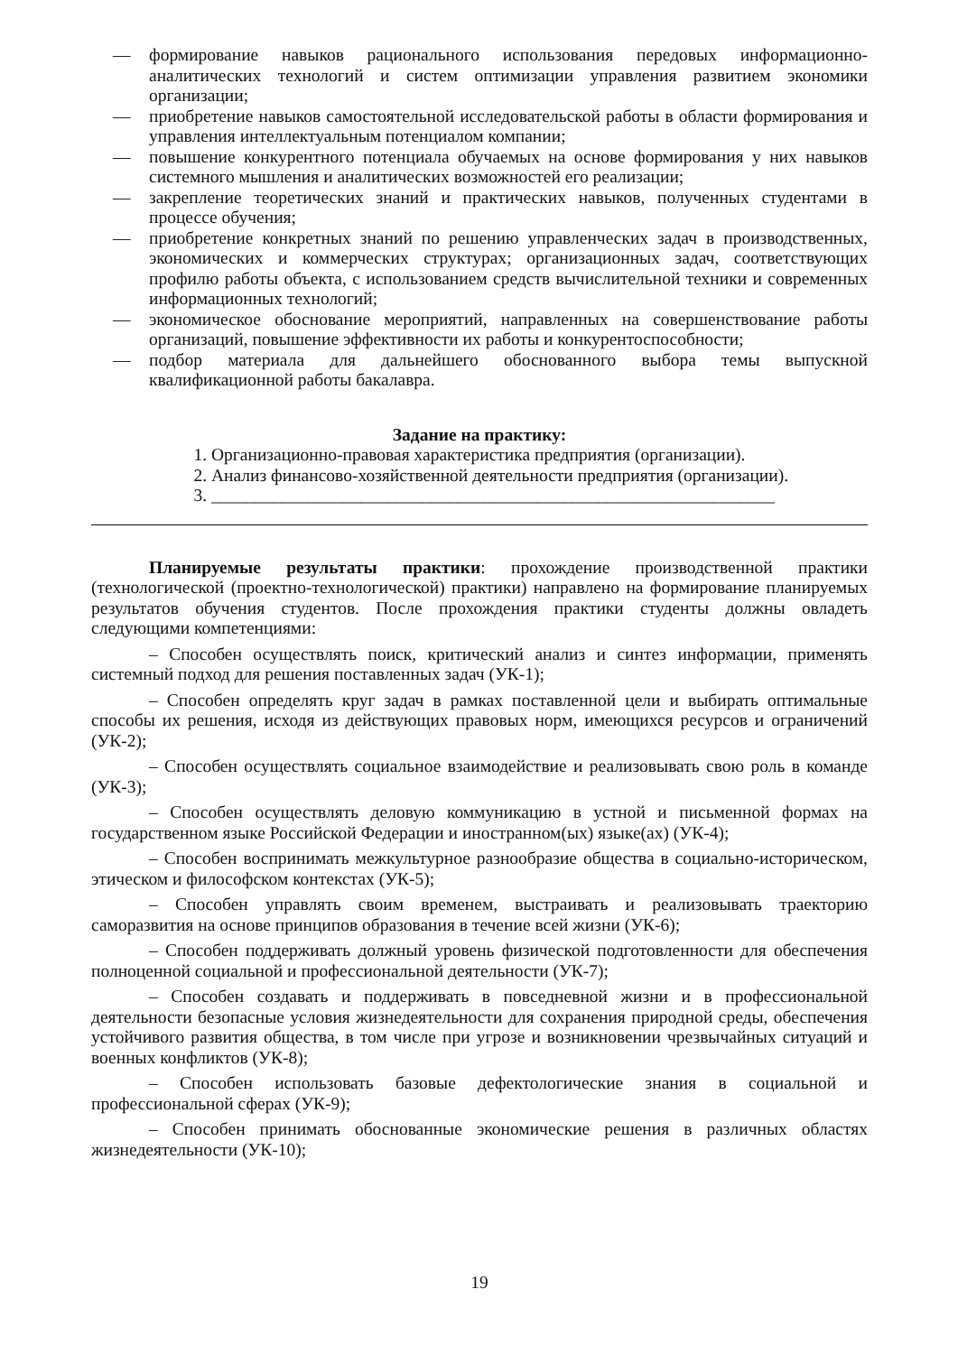— формирование навыков рационального использования передовых информационно-аналитических технологий и систем оптимизации управления развитием экономики организации;
— приобретение навыков самостоятельной исследовательской работы в области формирования и управления интеллектуальным потенциалом компании;
— повышение конкурентного потенциала обучаемых на основе формирования у них навыков системного мышления и аналитических возможностей его реализации;
— закрепление теоретических знаний и практических навыков, полученных студентами в процессе обучения;
— приобретение конкретных знаний по решению управленческих задач в производственных, экономических и коммерческих структурах; организационных задач, соответствующих профилю работы объекта, с использованием средств вычислительной техники и современных информационных технологий;
— экономическое обоснование мероприятий, направленных на совершенствование работы организаций, повышение эффективности их работы и конкурентоспособности;
— подбор материала для дальнейшего обоснованного выбора темы выпускной квалификационной работы бакалавра.
Задание на практику:
1. Организационно-правовая характеристика предприятия (организации).
2. Анализ финансово-хозяйственной деятельности предприятия (организации).
3. ________________________________________________________________
Планируемые результаты практики: прохождение производственной практики (технологической (проектно-технологической) практики) направлено на формирование планируемых результатов обучения студентов. После прохождения практики студенты должны овладеть следующими компетенциями:
– Способен осуществлять поиск, критический анализ и синтез информации, применять системный подход для решения поставленных задач (УК-1);
– Способен определять круг задач в рамках поставленной цели и выбирать оптимальные способы их решения, исходя из действующих правовых норм, имеющихся ресурсов и ограничений (УК-2);
– Способен осуществлять социальное взаимодействие и реализовывать свою роль в команде (УК-3);
– Способен осуществлять деловую коммуникацию в устной и письменной формах на государственном языке Российской Федерации и иностранном(ых) языке(ах) (УК-4);
– Способен воспринимать межкультурное разнообразие общества в социально-историческом, этическом и философском контекстах (УК-5);
– Способен управлять своим временем, выстраивать и реализовывать траекторию саморазвития на основе принципов образования в течение всей жизни (УК-6);
– Способен поддерживать должный уровень физической подготовленности для обеспечения полноценной социальной и профессиональной деятельности (УК-7);
– Способен создавать и поддерживать в повседневной жизни и в профессиональной деятельности безопасные условия жизнедеятельности для сохранения природной среды, обеспечения устойчивого развития общества, в том числе при угрозе и возникновении чрезвычайных ситуаций и военных конфликтов (УК-8);
– Способен использовать базовые дефектологические знания в социальной и профессиональной сферах (УК-9);
– Способен принимать обоснованные экономические решения в различных областях жизнедеятельности (УК-10);
19